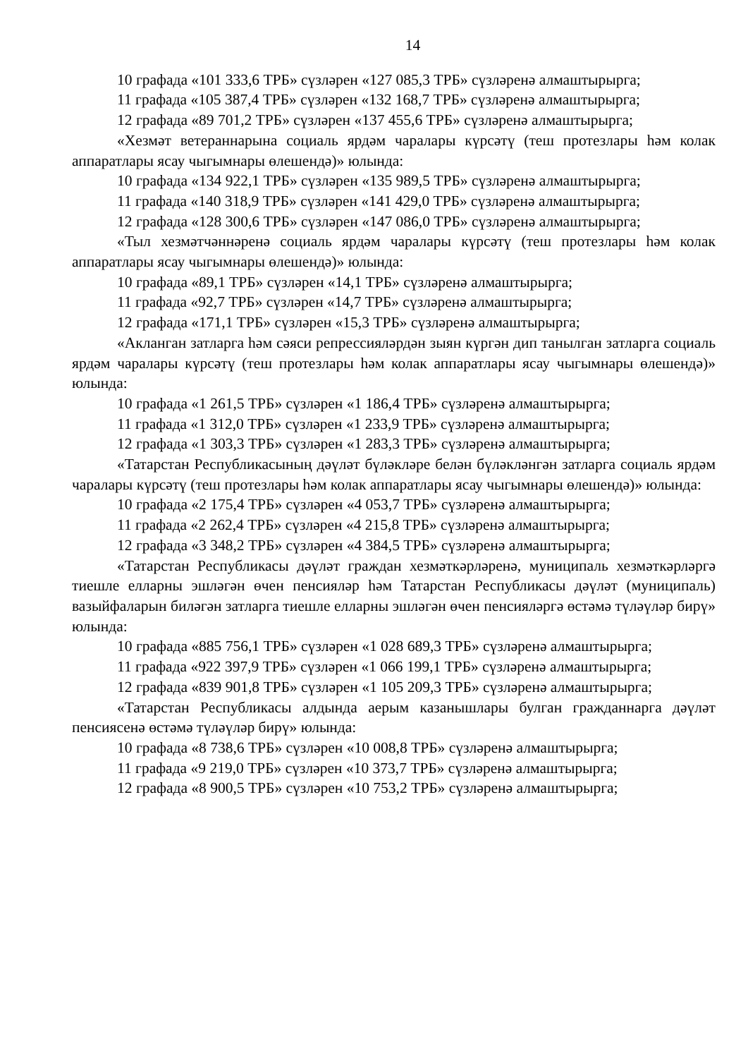14
10 графада «101 333,6 ТРБ» сүзләрен «127 085,3 ТРБ» сүзләренә алмаштырырга;
11 графада «105 387,4 ТРБ» сүзләрен «132 168,7 ТРБ» сүзләренә алмаштырырга;
12 графада «89 701,2 ТРБ» сүзләрен «137 455,6 ТРБ» сүзләренә алмаштырырга;
«Хезмәт ветераннарына социаль ярдәм чаралары күрсәтү (теш протезлары һәм колак аппаратлары ясау чыгымнары өлешендә)» юлында:
10 графада «134 922,1 ТРБ» сүзләрен «135 989,5 ТРБ» сүзләренә алмаштырырга;
11 графада «140 318,9 ТРБ» сүзләрен «141 429,0 ТРБ» сүзләренә алмаштырырга;
12 графада «128 300,6 ТРБ» сүзләрен «147 086,0 ТРБ» сүзләренә алмаштырырга;
«Тыл хезмәтчәннәренә социаль ярдәм чаралары күрсәтү (теш протезлары һәм колак аппаратлары ясау чыгымнары өлешендә)» юлында:
10 графада «89,1 ТРБ» сүзләрен «14,1 ТРБ» сүзләренә алмаштырырга;
11 графада «92,7 ТРБ» сүзләрен «14,7 ТРБ» сүзләренә алмаштырырга;
12 графада «171,1 ТРБ» сүзләрен «15,3 ТРБ» сүзләренә алмаштырырга;
«Акланган затларга һәм сәяси репрессияләрдән зыян күргән дип танылган затларга социаль ярдәм чаралары күрсәтү (теш протезлары һәм колак аппаратлары ясау чыгымнары өлешендә)» юлында:
10 графада «1 261,5 ТРБ» сүзләрен «1 186,4 ТРБ» сүзләренә алмаштырырга;
11 графада «1 312,0 ТРБ» сүзләрен «1 233,9 ТРБ» сүзләренә алмаштырырга;
12 графада «1 303,3 ТРБ» сүзләрен «1 283,3 ТРБ» сүзләренә алмаштырырга;
«Татарстан Республикасының дәүләт бүләкләре белән бүләкләнгән затларга социаль ярдәм чаралары күрсәтү (теш протезлары һәм колак аппаратлары ясау чыгымнары өлешендә)» юлында:
10 графада «2 175,4 ТРБ» сүзләрен «4 053,7 ТРБ» сүзләренә алмаштырырга;
11 графада «2 262,4 ТРБ» сүзләрен «4 215,8 ТРБ» сүзләренә алмаштырырга;
12 графада «3 348,2 ТРБ» сүзләрен «4 384,5 ТРБ» сүзләренә алмаштырырга;
«Татарстан Республикасы дәүләт граждан хезмәткәрләренә, муниципаль хезмәткәрләргә тиешле елларны эшләгән өчен пенсияләр һәм Татарстан Республикасы дәүләт (муниципаль) вазыйфаларын биләгән затларга тиешле елларны эшләгән өчен пенсияләргә өстәмә түләүләр бирү» юлында:
10 графада «885 756,1 ТРБ» сүзләрен «1 028 689,3 ТРБ» сүзләренә алмаштырырга;
11 графада «922 397,9 ТРБ» сүзләрен «1 066 199,1 ТРБ» сүзләренә алмаштырырга;
12 графада «839 901,8 ТРБ» сүзләрен «1 105 209,3 ТРБ» сүзләренә алмаштырырга;
«Татарстан Республикасы алдында аерым казанышлары булган гражданнарга дәүләт пенсиясенә өстәмә түләүләр бирү» юлында:
10 графада «8 738,6 ТРБ» сүзләрен «10 008,8 ТРБ» сүзләренә алмаштырырга;
11 графада «9 219,0 ТРБ» сүзләрен «10 373,7 ТРБ» сүзләренә алмаштырырга;
12 графада «8 900,5 ТРБ» сүзләрен «10 753,2 ТРБ» сүзләренә алмаштырырга;